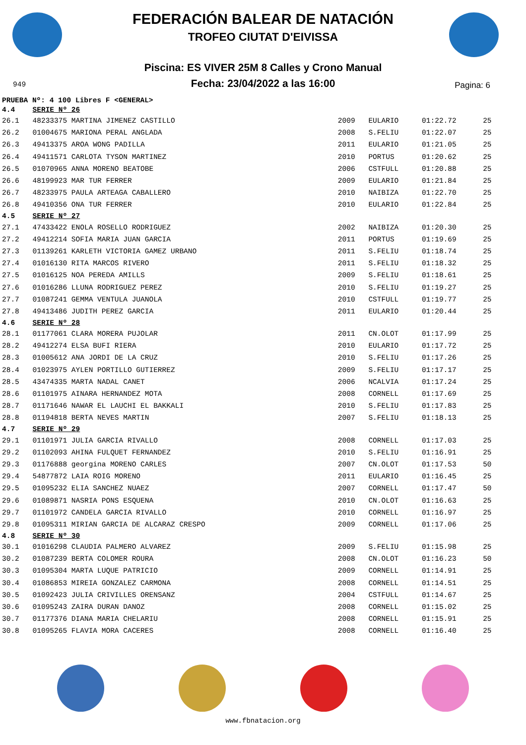FEDERACIÓN BALEAR DE NATACIÓN
TROFEO CIUTAT D'EIVISSA
Piscina: ES VIVER 25M 8 Calles y Crono Manual
Fecha: 23/04/2022 a las 16:00
949 Pagina: 6
PRUEBA Nº: 4 100 Libres F <GENERAL>
| 4.4 | SERIE Nº 26 | | | | |
| 26.1 | 48233375 MARTINA JIMENEZ CASTILLO | 2009 | EULARIO | 01:22.72 | 25 |
| 26.2 | 01004675 MARIONA PERAL ANGLADA | 2008 | S.FELIU | 01:22.07 | 25 |
| 26.3 | 49413375 AROA WONG PADILLA | 2011 | EULARIO | 01:21.05 | 25 |
| 26.4 | 49411571 CARLOTA TYSON MARTINEZ | 2010 | PORTUS | 01:20.62 | 25 |
| 26.5 | 01070965 ANNA MORENO BEATOBE | 2006 | CSTFULL | 01:20.88 | 25 |
| 26.6 | 48199923 MAR TUR FERRER | 2009 | EULARIO | 01:21.84 | 25 |
| 26.7 | 48233975 PAULA ARTEAGA CABALLERO | 2010 | NAIBIZA | 01:22.70 | 25 |
| 26.8 | 49410356 ONA TUR FERRER | 2010 | EULARIO | 01:22.84 | 25 |
| 4.5 | SERIE Nº 27 | | | | |
| 27.1 | 47433422 ENOLA ROSELLO RODRIGUEZ | 2002 | NAIBIZA | 01:20.30 | 25 |
| 27.2 | 49412214 SOFIA MARIA JUAN GARCIA | 2011 | PORTUS | 01:19.69 | 25 |
| 27.3 | 01139261 KARLETH VICTORIA GAMEZ URBANO | 2011 | S.FELIU | 01:18.74 | 25 |
| 27.4 | 01016130 RITA MARCOS RIVERO | 2011 | S.FELIU | 01:18.32 | 25 |
| 27.5 | 01016125 NOA PEREDA AMILLS | 2009 | S.FELIU | 01:18.61 | 25 |
| 27.6 | 01016286 LLUNA RODRIGUEZ PEREZ | 2010 | S.FELIU | 01:19.27 | 25 |
| 27.7 | 01087241 GEMMA VENTULA JUANOLA | 2010 | CSTFULL | 01:19.77 | 25 |
| 27.8 | 49413486 JUDITH PEREZ GARCIA | 2011 | EULARIO | 01:20.44 | 25 |
| 4.6 | SERIE Nº 28 | | | | |
| 28.1 | 01177061 CLARA MORERA PUJOLAR | 2011 | CN.OLOT | 01:17.99 | 25 |
| 28.2 | 49412274 ELSA BUFI RIERA | 2010 | EULARIO | 01:17.72 | 25 |
| 28.3 | 01005612 ANA JORDI DE LA CRUZ | 2010 | S.FELIU | 01:17.26 | 25 |
| 28.4 | 01023975 AYLEN PORTILLO GUTIERREZ | 2009 | S.FELIU | 01:17.17 | 25 |
| 28.5 | 43474335 MARTA NADAL CANET | 2006 | NCALVIA | 01:17.24 | 25 |
| 28.6 | 01101975 AINARA HERNANDEZ MOTA | 2008 | CORNELL | 01:17.69 | 25 |
| 28.7 | 01171646 NAWAR EL LAUCHI EL BAKKALI | 2010 | S.FELIU | 01:17.83 | 25 |
| 28.8 | 01194818 BERTA NEVES MARTIN | 2007 | S.FELIU | 01:18.13 | 25 |
| 4.7 | SERIE Nº 29 | | | | |
| 29.1 | 01101971 JULIA GARCIA RIVALLO | 2008 | CORNELL | 01:17.03 | 25 |
| 29.2 | 01102093 AHINA FULQUET FERNANDEZ | 2010 | S.FELIU | 01:16.91 | 25 |
| 29.3 | 01176888 georgina MORENO CARLES | 2007 | CN.OLOT | 01:17.53 | 50 |
| 29.4 | 54877872 LAIA ROIG MORENO | 2011 | EULARIO | 01:16.45 | 25 |
| 29.5 | 01095232 ELIA SANCHEZ NUAEZ | 2007 | CORNELL | 01:17.47 | 50 |
| 29.6 | 01089871 NASRIA PONS ESQUENA | 2010 | CN.OLOT | 01:16.63 | 25 |
| 29.7 | 01101972 CANDELA GARCIA RIVALLO | 2010 | CORNELL | 01:16.97 | 25 |
| 29.8 | 01095311 MIRIAN GARCIA DE ALCARAZ CRESPO | 2009 | CORNELL | 01:17.06 | 25 |
| 4.8 | SERIE Nº 30 | | | | |
| 30.1 | 01016298 CLAUDIA PALMERO ALVAREZ | 2009 | S.FELIU | 01:15.98 | 25 |
| 30.2 | 01087239 BERTA COLOMER ROURA | 2008 | CN.OLOT | 01:16.23 | 50 |
| 30.3 | 01095304 MARTA LUQUE PATRICIO | 2009 | CORNELL | 01:14.91 | 25 |
| 30.4 | 01086853 MIREIA GONZALEZ CARMONA | 2008 | CORNELL | 01:14.51 | 25 |
| 30.5 | 01092423 JULIA CRIVILLES ORENSANZ | 2004 | CSTFULL | 01:14.67 | 25 |
| 30.6 | 01095243 ZAIRA DURAN DANOZ | 2008 | CORNELL | 01:15.02 | 25 |
| 30.7 | 01177376 DIANA MARIA CHELARIU | 2008 | CORNELL | 01:15.91 | 25 |
| 30.8 | 01095265 FLAVIA MORA CACERES | 2008 | CORNELL | 01:16.40 | 25 |
www.fbnatacion.org